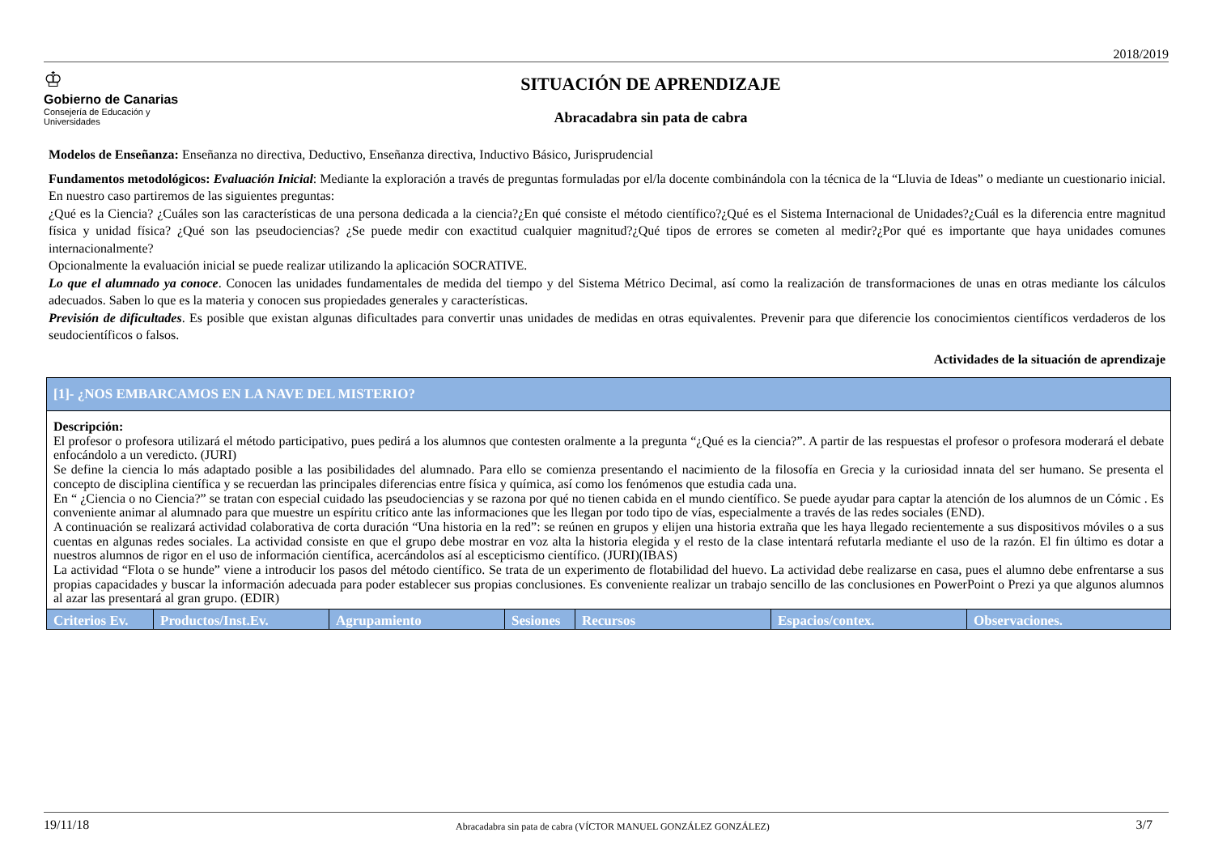2018/2019
♔
Gobierno de Canarias
Consejería de Educación y
Universidades
SITUACIÓN DE APRENDIZAJE
Abracadabra sin pata de cabra
Modelos de Enseñanza: Enseñanza no directiva, Deductivo, Enseñanza directiva, Inductivo Básico, Jurisprudencial
Fundamentos metodológicos: Evaluación Inicial: Mediante la exploración a través de preguntas formuladas por el/la docente combinándola con la técnica de la “Lluvia de Ideas” o mediante un cuestionario inicial. En nuestro caso partiremos de las siguientes preguntas:
¿Qué es la Ciencia? ¿Cuáles son las características de una persona dedicada a la ciencia?¿En qué consiste el método científico?¿Qué es el Sistema Internacional de Unidades?¿Cuál es la diferencia entre magnitud física y unidad física? ¿Qué son las pseudociencias? ¿Se puede medir con exactitud cualquier magnitud?¿Qué tipos de errores se cometen al medir?¿Por qué es importante que haya unidades comunes internacionalmente?
Opcionalmente la evaluación inicial se puede realizar utilizando la aplicación SOCRATIVE.
Lo que el alumnado ya conoce. Conocen las unidades fundamentales de medida del tiempo y del Sistema Métrico Decimal, así como la realización de transformaciones de unas en otras mediante los cálculos adecuados. Saben lo que es la materia y conocen sus propiedades generales y características.
Previsión de dificultades. Es posible que existan algunas dificultades para convertir unas unidades de medidas en otras equivalentes. Prevenir para que diferencie los conocimientos científicos verdaderos de los seudocientíficos o falsos.
Actividades de la situación de aprendizaje
| [1]- ¿NOS EMBARCAMOS EN LA NAVE DEL MISTERIO? | | | | | | |
| --- | --- | --- | --- | --- | --- | --- |
| Descripción: El profesor o profesora utilizará el método participativo, pues pedirá a los alumnos que contesten oralmente a la pregunta “¿Qué es la ciencia?”. A partir de las respuestas el profesor o profesora moderará el debate enfocándolo a un veredicto. (JURI) Se define la ciencia lo más adaptado posible a las posibilidades del alumnado. Para ello se comienza presentando el nacimiento de la filosofía en Grecia y la curiosidad innata del ser humano. Se presenta el concepto de disciplina científica y se recuerdan las principales diferencias entre física y química, así como los fenómenos que estudia cada una. En “ ¿Ciencia o no Ciencia?” se tratan con especial cuidado las pseudociencias y se razona por qué no tienen cabida en el mundo científico. Se puede ayudar para captar la atención de los alumnos de un Cómic . Es conveniente animar al alumnado para que muestre un espíritu crítico ante las informaciones que les llegan por todo tipo de vías, especialmente a través de las redes sociales (END). A continuación se realizará actividad colaborativa de corta duración “Una historia en la red”: se reúnen en grupos y elijen una historia extraña que les haya llegado recientemente a sus dispositivos móviles o a sus cuentas en algunas redes sociales. La actividad consiste en que el grupo debe mostrar en voz alta la historia elegida y el resto de la clase intentará refutarla mediante el uso de la razón. El fin último es dotar a nuestros alumnos de rigor en el uso de información científica, acercándolos así al escepticismo científico. (JURI)(IBAS) La actividad “Flota o se hunde” viene a introducir los pasos del método científico. Se trata de un experimento de flotabilidad del huevo. La actividad debe realizarse en casa, pues el alumno debe enfrentarse a sus propias capacidades y buscar la información adecuada para poder establecer sus propias conclusiones. Es conveniente realizar un trabajo sencillo de las conclusiones en PowerPoint o Prezi ya que algunos alumnos al azar las presentará al gran grupo. (EDIR) | | | | | | |
| Criterios Ev. | Productos/Inst.Ev. | Agrupamiento | Sesiones | Recursos | Espacios/contex. | Observaciones. |
19/11/18 Abracadabra sin pata de cabra (VÍCTOR MANUEL GONZÁLEZ GONZÁLEZ) 3/7